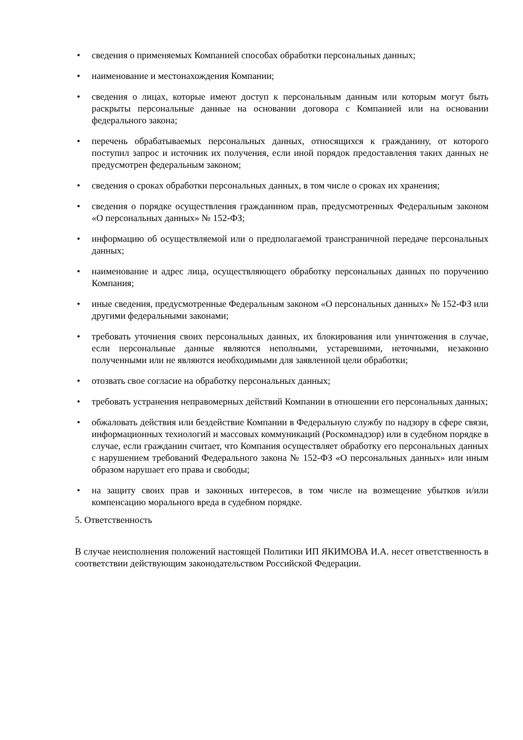• сведения о применяемых Компанией способах обработки персональных данных;
• наименование и местонахождения Компании;
• сведения о лицах, которые имеют доступ к персональным данным или которым могут быть раскрыты персональные данные на основании договора с Компанией или на основании федерального закона;
• перечень обрабатываемых персональных данных, относящихся к гражданину, от которого поступил запрос и источник их получения, если иной порядок предоставления таких данных не предусмотрен федеральным законом;
• сведения о сроках обработки персональных данных, в том числе о сроках их хранения;
• сведения о порядке осуществления гражданином прав, предусмотренных Федеральным законом «О персональных данных» № 152-ФЗ;
• информацию об осуществляемой или о предполагаемой трансграничной передаче персональных данных;
• наименование и адрес лица, осуществляющего обработку персональных данных по поручению Компания;
• иные сведения, предусмотренные Федеральным законом «О персональных данных» № 152-ФЗ или другими федеральными законами;
• требовать уточнения своих персональных данных, их блокирования или уничтожения в случае, если персональные данные являются неполными, устаревшими, неточными, незаконно полученными или не являются необходимыми для заявленной цели обработки;
• отозвать свое согласие на обработку персональных данных;
• требовать устранения неправомерных действий Компании в отношении его персональных данных;
• обжаловать действия или бездействие Компании в Федеральную службу по надзору в сфере связи, информационных технологий и массовых коммуникаций (Роскомнадзор) или в судебном порядке в случае, если гражданин считает, что Компания осуществляет обработку его персональных данных с нарушением требований Федерального закона № 152-ФЗ «О персональных данных» или иным образом нарушает его права и свободы;
• на защиту своих прав и законных интересов, в том числе на возмещение убытков и/или компенсацию морального вреда в судебном порядке.
5. Ответственность
В случае неисполнения положений настоящей Политики ИП ЯКИМОВА И.А. несет ответственность в соответствии действующим законодательством Российской Федерации.